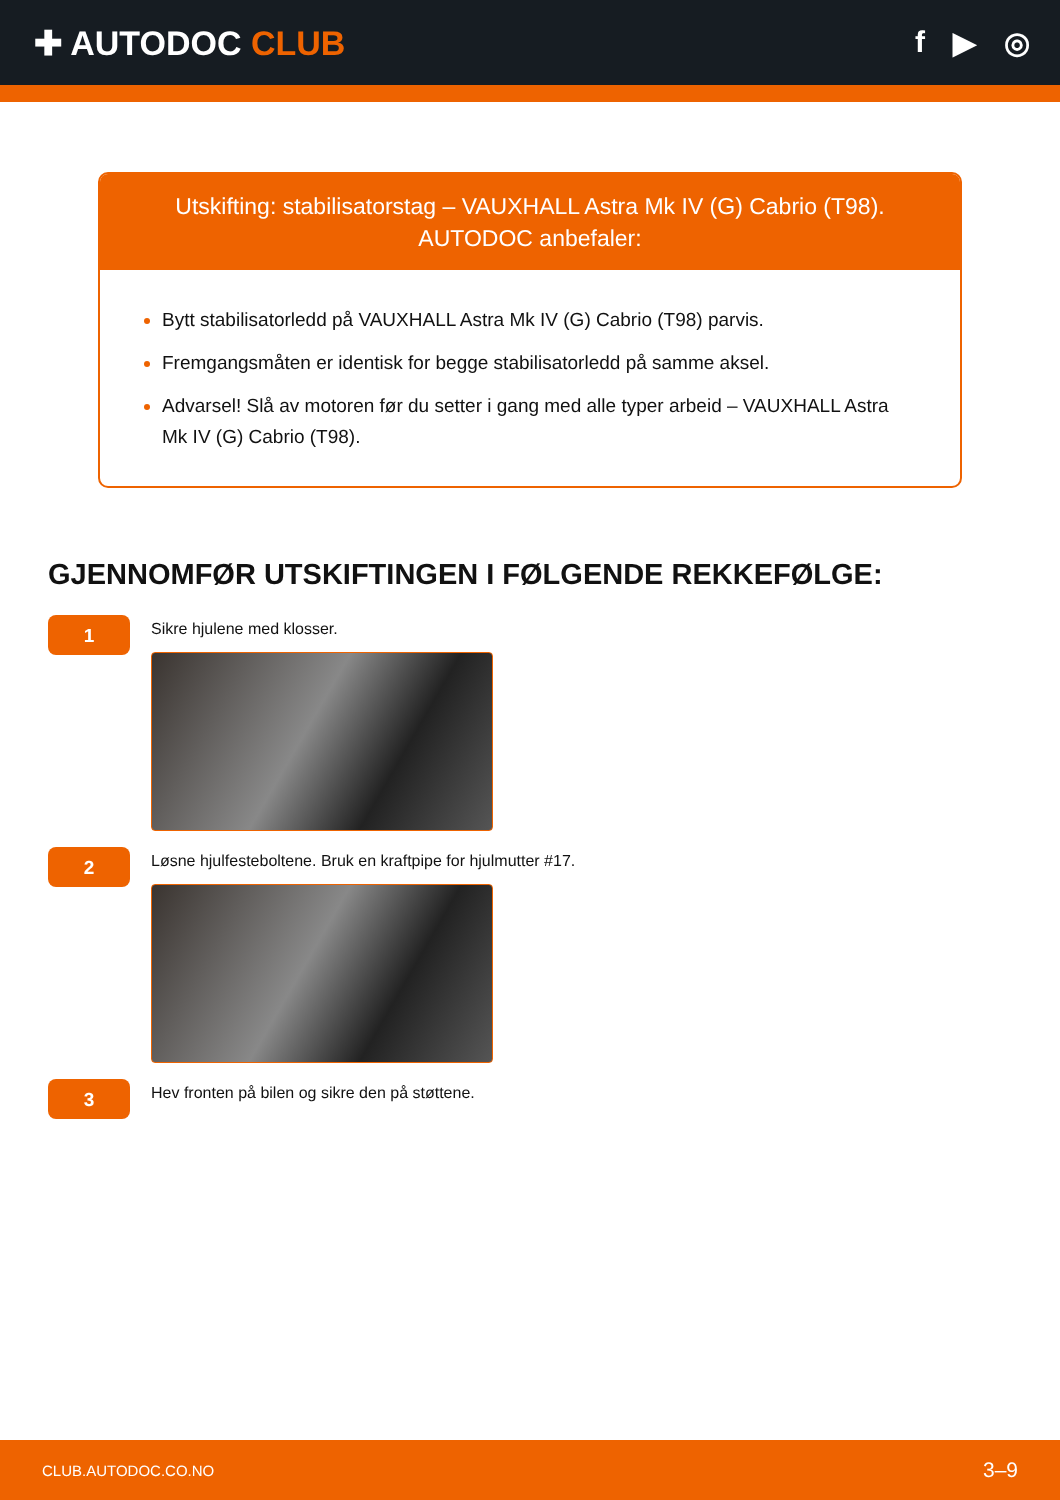✚ AUTODOC CLUB f ▶ ◎
Utskifting: stabilisatorstag – VAUXHALL Astra Mk IV (G) Cabrio (T98).
AUTODOC anbefaler:
Bytt stabilisatorledd på VAUXHALL Astra Mk IV (G) Cabrio (T98) parvis.
Fremgangsmåten er identisk for begge stabilisatorledd på samme aksel.
Advarsel! Slå av motoren før du setter i gang med alle typer arbeid – VAUXHALL Astra Mk IV (G) Cabrio (T98).
GJENNOMFØR UTSKIFTINGEN I FØLGENDE REKKEFØLGE:
1
Sikre hjulene med klosser.
2
Løsne hjulfesteboltene. Bruk en kraftpipe for hjulmutter #17.
3
Hev fronten på bilen og sikre den på støttene.
CLUB.AUTODOC.CO.NO 3–9